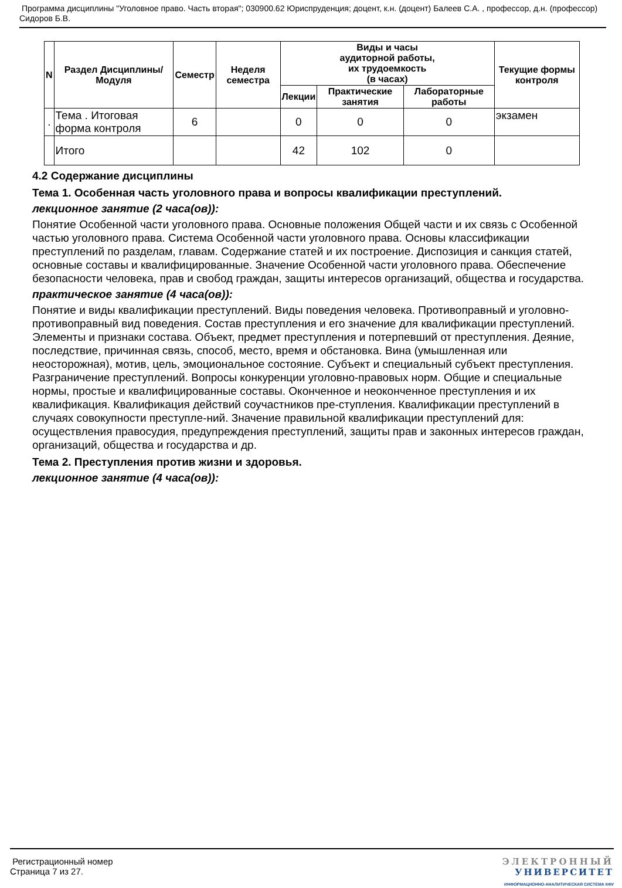Программа дисциплины "Уголовное право. Часть вторая"; 030900.62 Юриспруденция; доцент, к.н. (доцент) Балеев С.А. , профессор, д.н. (профессор) Сидоров Б.В.
| N | Раздел Дисциплины/ Модуля | Семестр | Неделя семестра | Виды и часы аудиторной работы, их трудоемкость (в часах) | | | Текущие формы контроля |
| --- | --- | --- | --- | --- | --- | --- | --- |
| | | | | Лекции | Практические занятия | Лабораторные работы | |
| . | Тема . Итоговая форма контроля | 6 | | 0 | 0 | 0 | экзамен |
| | Итого | | | 42 | 102 | 0 | |
4.2 Содержание дисциплины
Тема 1. Особенная часть уголовного права и вопросы квалификации преступлений.
лекционное занятие (2 часа(ов)):
Понятие Особенной части уголовного права. Основные положения Общей части и их связь с Особенной частью уголовного права. Система Особенной части уголовного права. Основы классификации преступлений по разделам, главам. Содержание статей и их построение. Диспозиция и санкция статей, основные составы и квалифицированные. Значение Особенной части уголовного права. Обеспечение безопасности человека, прав и свобод граждан, защиты интересов организаций, общества и государства.
практическое занятие (4 часа(ов)):
Понятие и виды квалификации преступлений. Виды поведения человека. Противоправный и уголовно-противоправный вид поведения. Состав преступления и его значение для квалификации преступлений. Элементы и признаки состава. Объект, предмет преступления и потерпевший от преступления. Деяние, последствие, причинная связь, способ, место, время и обстановка. Вина (умышленная или неосторожная), мотив, цель, эмоциональное состояние. Субъект и специальный субъект преступления. Разграничение преступлений. Вопросы конкуренции уголовно-правовых норм. Общие и специальные нормы, простые и квалифицированные составы. Оконченное и неоконченное преступления и их квалификация. Квалификация действий соучастников пре-ступления. Квалификации преступлений в случаях совокупности преступле-ний. Значение правильной квалификации преступлений для: осуществления правосудия, предупреждения преступлений, защиты прав и законных интересов граждан, организаций, общества и государства и др.
Тема 2. Преступления против жизни и здоровья.
лекционное занятие (4 часа(ов)):
Регистрационный номер
Страница 7 из 27.
ЭЛЕКТРОННЫЙ
УНИВЕРСИТЕТ
ИНФОРМАЦИОННО-АНАЛИТИЧЕСКАЯ СИСТЕМА КФУ